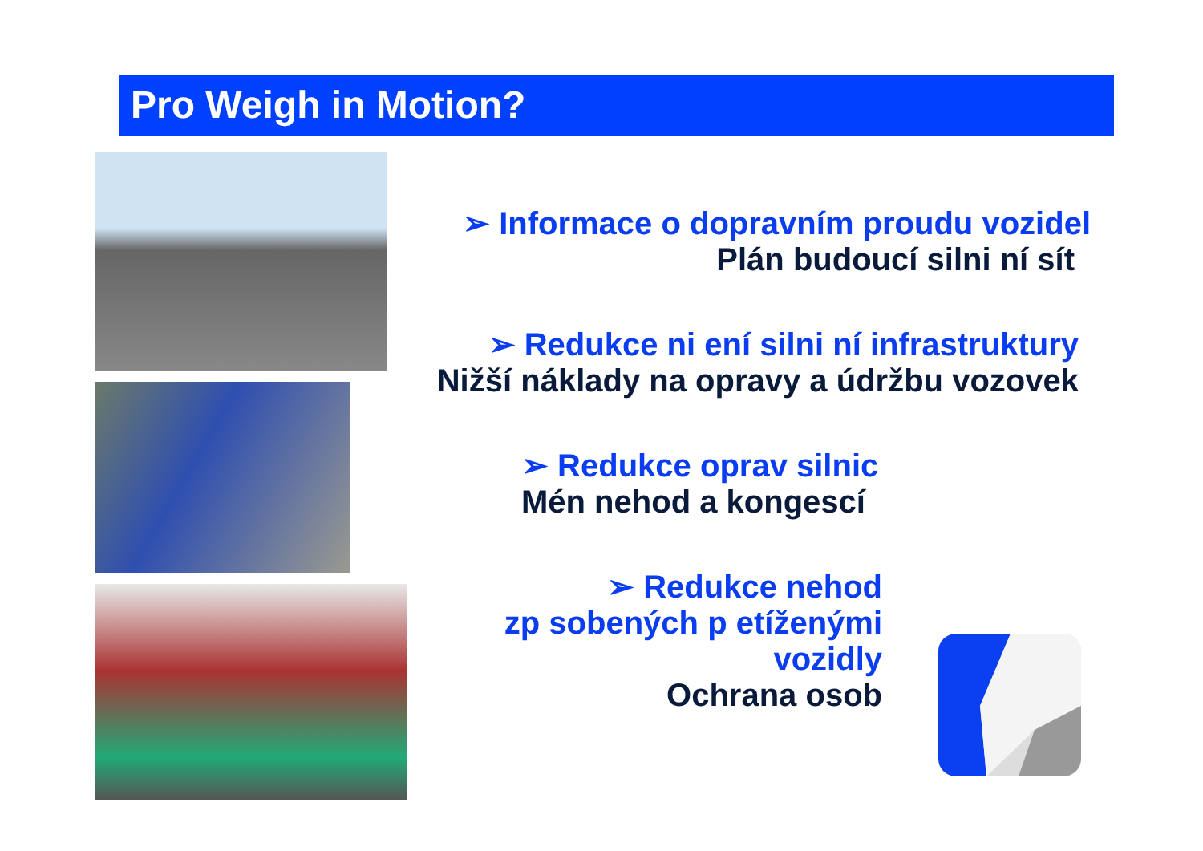Pro Weigh in Motion?
➢ Informace o dopravním proudu vozidel
Plán budoucí silni ní sít
➢ Redukce ni ení silni ní infrastruktury
Nižší náklady na opravy a údržbu vozovek
➢ Redukce oprav silnic
Mén nehod a kongescí
➢ Redukce nehod
zp sobených p etíženými
vozidly
Ochrana osob